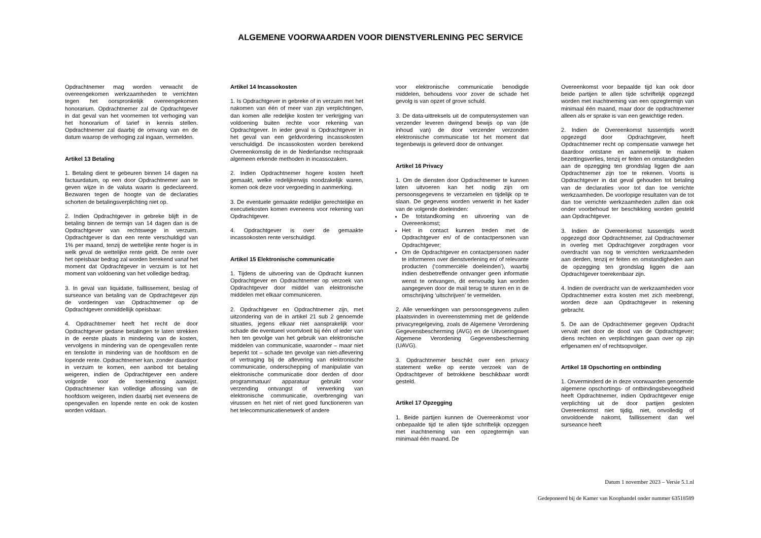ALGEMENE VOORWAARDEN VOOR DIENSTVERLENING PEC SERVICE
Opdrachtnemer mag worden verwacht de overeengekomen werkzaamheden te verrichten tegen het oorspronkelijk overeengekomen honorarium. Opdrachtnemer zal de Opdrachtgever in dat geval van het voornemen tot verhoging van het honorarium of tarief in kennis stellen. Opdrachtnemer zal daarbij de omvang van en de datum waarop de verhoging zal ingaan, vermelden.
Artikel 13 Betaling
1. Betaling dient te gebeuren binnen 14 dagen na factuurdatum, op een door Opdrachtnemer aan te geven wijze in de valuta waarin is gedeclareerd. Bezwaren tegen de hoogte van de declaraties schorten de betalingsverplichting niet op.
2. Indien Opdrachtgever in gebreke blijft in de betaling binnen de termijn van 14 dagen dan is de Opdrachtgever van rechtswege in verzuim. Opdrachtgever is dan een rente verschuldigd van 1% per maand, tenzij de wettelijke rente hoger is in welk geval de wettelijke rente geldt. De rente over het opeisbaar bedrag zal worden berekend vanaf het moment dat Opdrachtgever in verzuim is tot het moment van voldoening van het volledige bedrag.
3. In geval van liquidatie, faillissement, beslag of surseance van betaling van de Opdrachtgever zijn de vorderingen van Opdrachtnemer op de Opdrachtgever onmiddellijk opeisbaar.
4. Opdrachtnemer heeft het recht de door Opdrachtgever gedane betalingen te laten strekken in de eerste plaats in mindering van de kosten, vervolgens in mindering van de opengevallen rente en tenslotte in mindering van de hoofdsom en de lopende rente. Opdrachtnemer kan, zonder daardoor in verzuim te komen, een aanbod tot betaling weigeren, indien de Opdrachtgever een andere volgorde voor de toerekening aanwijst. Opdrachtnemer kan volledige aflossing van de hoofdsom weigeren, indien daarbij niet eveneens de opengevallen en lopende rente en ook de kosten worden voldaan.
Artikel 14 Incassokosten
1. Is Opdrachtgever in gebreke of in verzuim met het nakomen van één of meer van zijn verplichtingen, dan komen alle redelijke kosten ter verkrijging van voldoening buiten rechte voor rekening van Opdrachtgever. In ieder geval is Opdrachtgever in het geval van een geldvordering incassokosten verschuldigd. De incassokosten worden berekend Overeenkomstig de in de Nederlandse rechtspraak algemeen erkende methoden in incassozaken.
2. Indien Opdrachtnemer hogere kosten heeft gemaakt, welke redelijkerwijs noodzakelijk waren, komen ook deze voor vergoeding in aanmerking.
3. De eventuele gemaakte redelijke gerechtelijke en executiekosten komen eveneens voor rekening van Opdrachtgever.
4. Opdrachtgever is over de gemaakte incassokosten rente verschuldigd.
Artikel 15 Elektronische communicatie
1. Tijdens de uitvoering van de Opdracht kunnen Opdrachtgever en Opdrachtnemer op verzoek van Opdrachtgever door middel van elektronische middelen met elkaar communiceren.
2. Opdrachtgever en Opdrachtnemer zijn, met uitzondering van de in artikel 21 sub 2 genoemde situaties, jegens elkaar niet aansprakelijk voor schade die eventueel voortvloeit bij één of ieder van hen ten gevolge van het gebruik van elektronische middelen van communicatie, waaronder – maar niet beperkt tot – schade ten gevolge van niet-aflevering of vertraging bij de aflevering van elektronische communicatie, onderschepping of manipulatie van elektronische communicatie door derden of door programmatuur/ apparatuur gebruikt voor verzending ontvangst of verwerking van elektronische communicatie, overbrenging van virussen en het niet of niet goed functioneren van het telecommunicatienetwerk of andere
voor elektronische communicatie benodigde middelen, behoudens voor zover de schade het gevolg is van opzet of grove schuld.
3. De data-uittreksels uit de computersystemen van verzender leveren dwingend bewijs op van (de inhoud van) de door verzender verzonden elektronische communicatie tot het moment dat tegenbewijs is geleverd door de ontvanger.
Artikel 16 Privacy
1. Om de diensten door Opdrachtnemer te kunnen laten uitvoeren kan het nodig zijn om persoonsgegevens te verzamelen en tijdelijk op te slaan. De gegevens worden verwerkt in het kader van de volgende doeleinden:
De totstandkoming en uitvoering van de Overeenkomst;
Het in contact kunnen treden met de Opdrachtgever en/ of de contactpersonen van Opdrachtgever;
Om de Opdrachtgever en contactpersonen nader te informeren over dienstverlening en/ of relevante producten (‘commerciële doeleinden’), waarbij indien desbetreffende ontvanger geen informatie wenst te ontvangen, dit eenvoudig kan worden aangegeven door de mail terug te sturen en in de omschrijving ‘uitschrijven’ te vermelden.
2. Alle verwerkingen van persoonsgegevens zullen plaatsvinden in overeenstemming met de geldende privacyregelgeving, zoals de Algemene Verordening Gegevensbescherming (AVG) en de Uitvoeringswet Algemene Verordening Gegevensbescherming (UAVG).
3. Opdrachtnemer beschikt over een privacy statement welke op eerste verzoek van de Opdrachtgever of betrokkene beschikbaar wordt gesteld.
Artikel 17 Opzegging
1. Beide partijen kunnen de Overeenkomst voor onbepaalde tijd te allen tijde schriftelijk opzeggen met inachtneming van een opzegtermijn van minimaal één maand. De
Overeenkomst voor bepaalde tijd kan ook door beide partijen te allen tijde schriftelijk opgezegd worden met inachtneming van een opzegtermijn van minimaal één maand, maar door de opdrachtnemer alleen als er sprake is van een gewichtige reden.
2. Indien de Overeenkomst tussentijds wordt opgezegd door Opdrachtgever, heeft Opdrachtnemer recht op compensatie vanwege het daardoor ontstane en aannemelijk te maken bezettingsverlies, tenzij er feiten en omstandigheden aan de opzegging ten grondslag liggen die aan Opdrachtnemer zijn toe te rekenen. Voorts is Opdrachtgever in dat geval gehouden tot betaling van de declaraties voor tot dan toe verrichte werkzaamheden. De voorlopige resultaten van de tot dan toe verrichte werkzaamheden zullen dan ook onder voorbehoud ter beschikking worden gesteld aan Opdrachtgever.
3. Indien de Overeenkomst tussentijds wordt opgezegd door Opdrachtnemer, zal Opdrachtnemer in overleg met Opdrachtgever zorgdragen voor overdracht van nog te verrichten werkzaamheden aan derden, tenzij er feiten en omstandigheden aan de opzegging ten grondslag liggen die aan Opdrachtgever toerekenbaar zijn.
4. Indien de overdracht van de werkzaamheden voor Opdrachtnemer extra kosten met zich meebrengt, worden deze aan Opdrachtgever in rekening gebracht.
5. De aan de Opdrachtnemer gegeven Opdracht vervalt niet door de dood van de Opdrachtgever; diens rechten en verplichtingen gaan over op zijn erfgenamen en/ of rechtsopvolger.
Artikel 18 Opschorting en ontbinding
1. Onverminderd de in deze voorwaarden genoemde algemene opschortings- of ontbindingsbevoegdheid heeft Opdrachtnemer, indien Opdrachtgever enige verplichting uit de door partijen gesloten Overeenkomst niet tijdig, niet, onvolledig of onvoldoende nakomt, faillissement dan wel surseance heeft
Datum 1 november 2023 – Versie 5.1.nl
Gedeponeerd bij de Kamer van Koophandel onder nummer 63518589